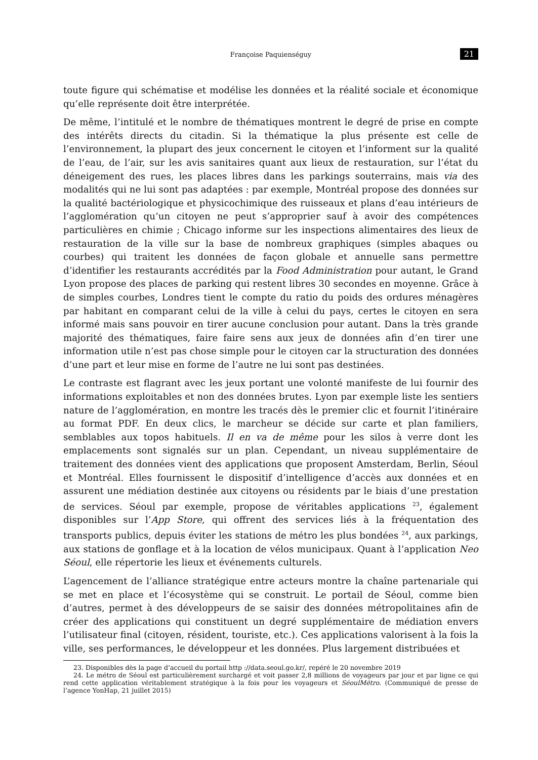Françoise Paquienséguy 21
toute figure qui schématise et modélise les données et la réalité sociale et économique qu’elle représente doit être interprétée.
De même, l’intitulé et le nombre de thématiques montrent le degré de prise en compte des intérêts directs du citadin. Si la thématique la plus présente est celle de l’environnement, la plupart des jeux concernent le citoyen et l’informent sur la qualité de l’eau, de l’air, sur les avis sanitaires quant aux lieux de restauration, sur l’état du déneigement des rues, les places libres dans les parkings souterrains, mais via des modalités qui ne lui sont pas adaptées : par exemple, Montréal propose des données sur la qualité bactériologique et physicochimique des ruisseaux et plans d’eau intérieurs de l’agglomération qu’un citoyen ne peut s’approprier sauf à avoir des compétences particulières en chimie ; Chicago informe sur les inspections alimentaires des lieux de restauration de la ville sur la base de nombreux graphiques (simples abaques ou courbes) qui traitent les données de façon globale et annuelle sans permettre d’identifier les restaurants accrédités par la Food Administration pour autant, le Grand Lyon propose des places de parking qui restent libres 30 secondes en moyenne. Grâce à de simples courbes, Londres tient le compte du ratio du poids des ordures ménagères par habitant en comparant celui de la ville à celui du pays, certes le citoyen en sera informé mais sans pouvoir en tirer aucune conclusion pour autant. Dans la très grande majorité des thématiques, faire faire sens aux jeux de données afin d’en tirer une information utile n’est pas chose simple pour le citoyen car la structuration des données d’une part et leur mise en forme de l’autre ne lui sont pas destinées.
Le contraste est flagrant avec les jeux portant une volonté manifeste de lui fournir des informations exploitables et non des données brutes. Lyon par exemple liste les sentiers nature de l’agglomération, en montre les tracés dès le premier clic et fournit l’itinéraire au format PDF. En deux clics, le marcheur se décide sur carte et plan familiers, semblables aux topos habituels. Il en va de même pour les silos à verre dont les emplacements sont signalés sur un plan. Cependant, un niveau supplémentaire de traitement des données vient des applications que proposent Amsterdam, Berlin, Séoul et Montréal. Elles fournissent le dispositif d’intelligence d’accès aux données et en assurent une médiation destinée aux citoyens ou résidents par le biais d’une prestation de services. Séoul par exemple, propose de véritables applications <sup>23</sup>, également disponibles sur l’App Store, qui offrent des services liés à la fréquentation des transports publics, depuis éviter les stations de métro les plus bondées <sup>24</sup>, aux parkings, aux stations de gonflage et à la location de vélos municipaux. Quant à l’application Neo Séoul, elle répertorie les lieux et événements culturels.
L’agencement de l’alliance stratégique entre acteurs montre la chaîne partenariale qui se met en place et l’écosystème qui se construit. Le portail de Séoul, comme bien d’autres, permet à des développeurs de se saisir des données métropolitaines afin de créer des applications qui constituent un degré supplémentaire de médiation envers l’utilisateur final (citoyen, résident, touriste, etc.). Ces applications valorisent à la fois la ville, ses performances, le développeur et les données. Plus largement distribuées et
23. Disponibles dès la page d’accueil du portail http ://data.seoul.go.kr/, repéré le 20 novembre 2019
24. Le métro de Séoul est particulièrement surchargé et voit passer 2,8 millions de voyageurs par jour et par ligne ce qui rend cette application véritablement stratégique à la fois pour les voyageurs et SéoulMétro. (Communiqué de presse de l’agence YonHap, 21 juillet 2015)